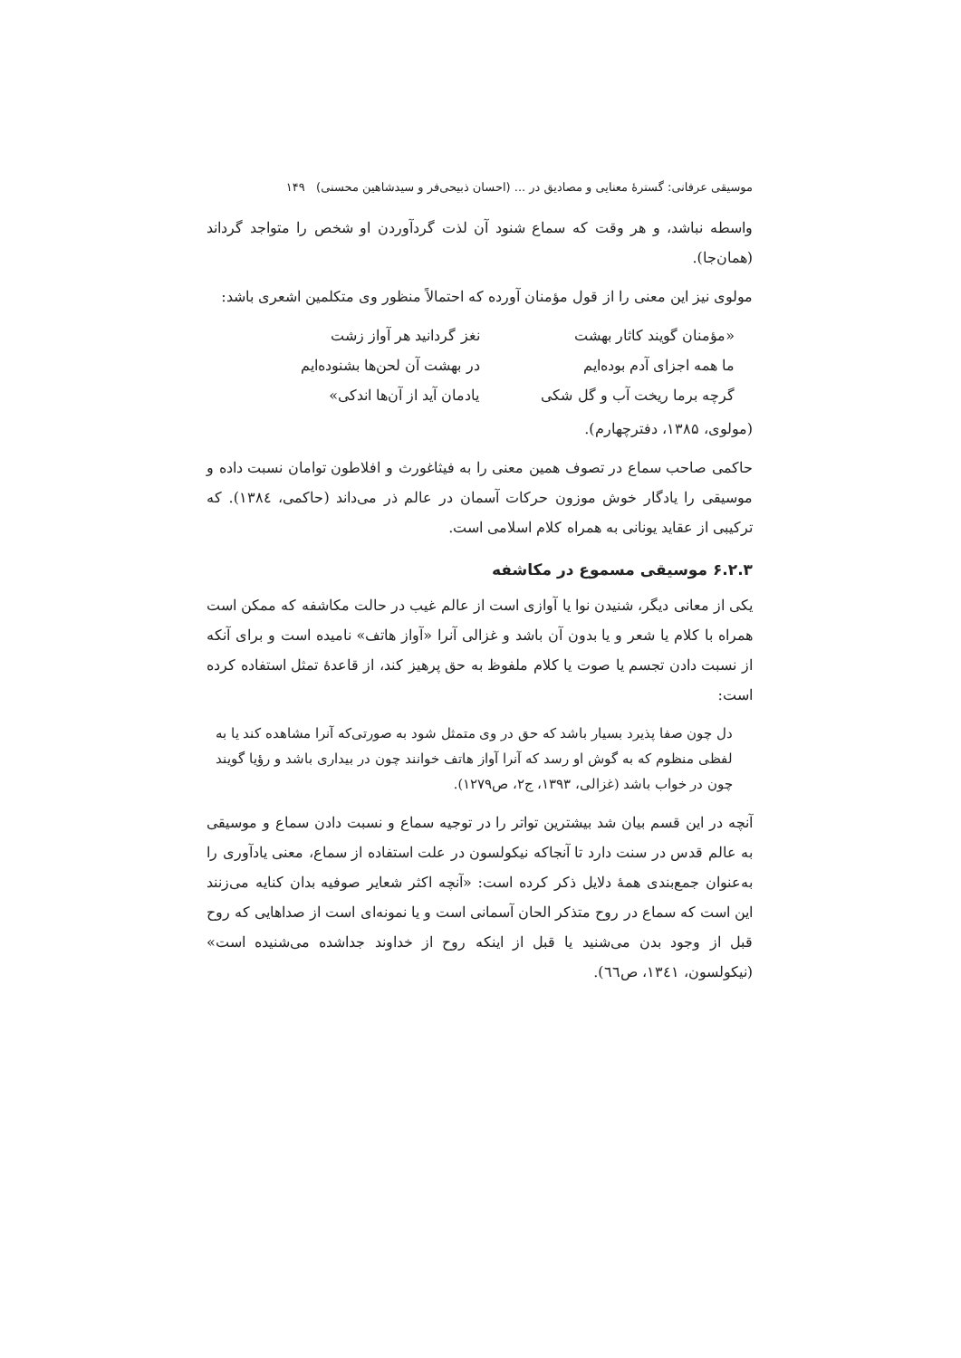موسیقی عرفانی: گسترهٔ معنایی و مصادیق در ... (احسان ذبیحی‌فر و سیدشاهین محسنی) ۱۴۹
واسطه نباشد، و هر وقت که سماع شنود آن لذت گردآوردن او شخص را متواجد گرداند (همان‌جا).
مولوی نیز این معنی را از قول مؤمنان آورده که احتمالاً منظور وی متکلمین اشعری باشد:
«مؤمنان گویند کاثار بهشت
نغز گردانید هر آواز زشت
ما همه اجزای آدم بوده‌ایم
در بهشت آن لحن‌ها بشنوده‌ایم
گرچه برما ریخت آب و گل شکی
یادمان آید از آن‌ها اندکی»
(مولوی، ۱۳۸۵، دفترچهارم).
حاکمی صاحب سماع در تصوف همین معنی را به فیثاغورث و افلاطون توامان نسبت داده و موسیقی را یادگار خوش موزون حرکات آسمان در عالم ذر می‌داند (حاکمی، ۱۳۸٤). که ترکیبی از عقاید یونانی به همراه کلام اسلامی است.
۶.۲.۳ موسیقی مسموع در مکاشفه
یکی از معانی دیگر، شنیدن نوا یا آوازی است از عالم غیب در حالت مکاشفه که ممکن است همراه با کلام یا شعر و یا بدون آن باشد و غزالی آنرا «آواز هاتف» نامیده است و برای آنکه از نسبت دادن تجسم یا صوت یا کلام ملفوظ به حق پرهیز کند، از قاعدهٔ تمثل استفاده کرده است:
دل چون صفا پذیرد بسیار باشد که حق در وی متمثل شود به صورتی‌که آنرا مشاهده کند یا به لفظی منظوم که به گوش او رسد که آنرا آواز هاتف خوانند چون در بیداری باشد و رؤیا گویند چون در خواب باشد (غزالی، ۱۳۹۳، ج۲، ص۱۲۷۹).
آنچه در این قسم بیان شد بیشترین تواتر را در توجیه سماع و نسبت دادن سماع و موسیقی به عالم قدس در سنت دارد تا آنجاکه نیکولسون در علت استفاده از سماع، معنی یادآوری را به‌عنوان جمع‌بندی همهٔ دلایل ذکر کرده است: «آنچه اکثر شعایر صوفیه بدان کنایه می‌زنند این است که سماع در روح متذکر الحان آسمانی است و یا نمونه‌ای است از صداهایی که روح قبل از وجود بدن می‌شنید یا قبل از اینکه روح از خداوند جداشده می‌شنیده است» (نیکولسون، ۱۳٤۱، ص٦٦).